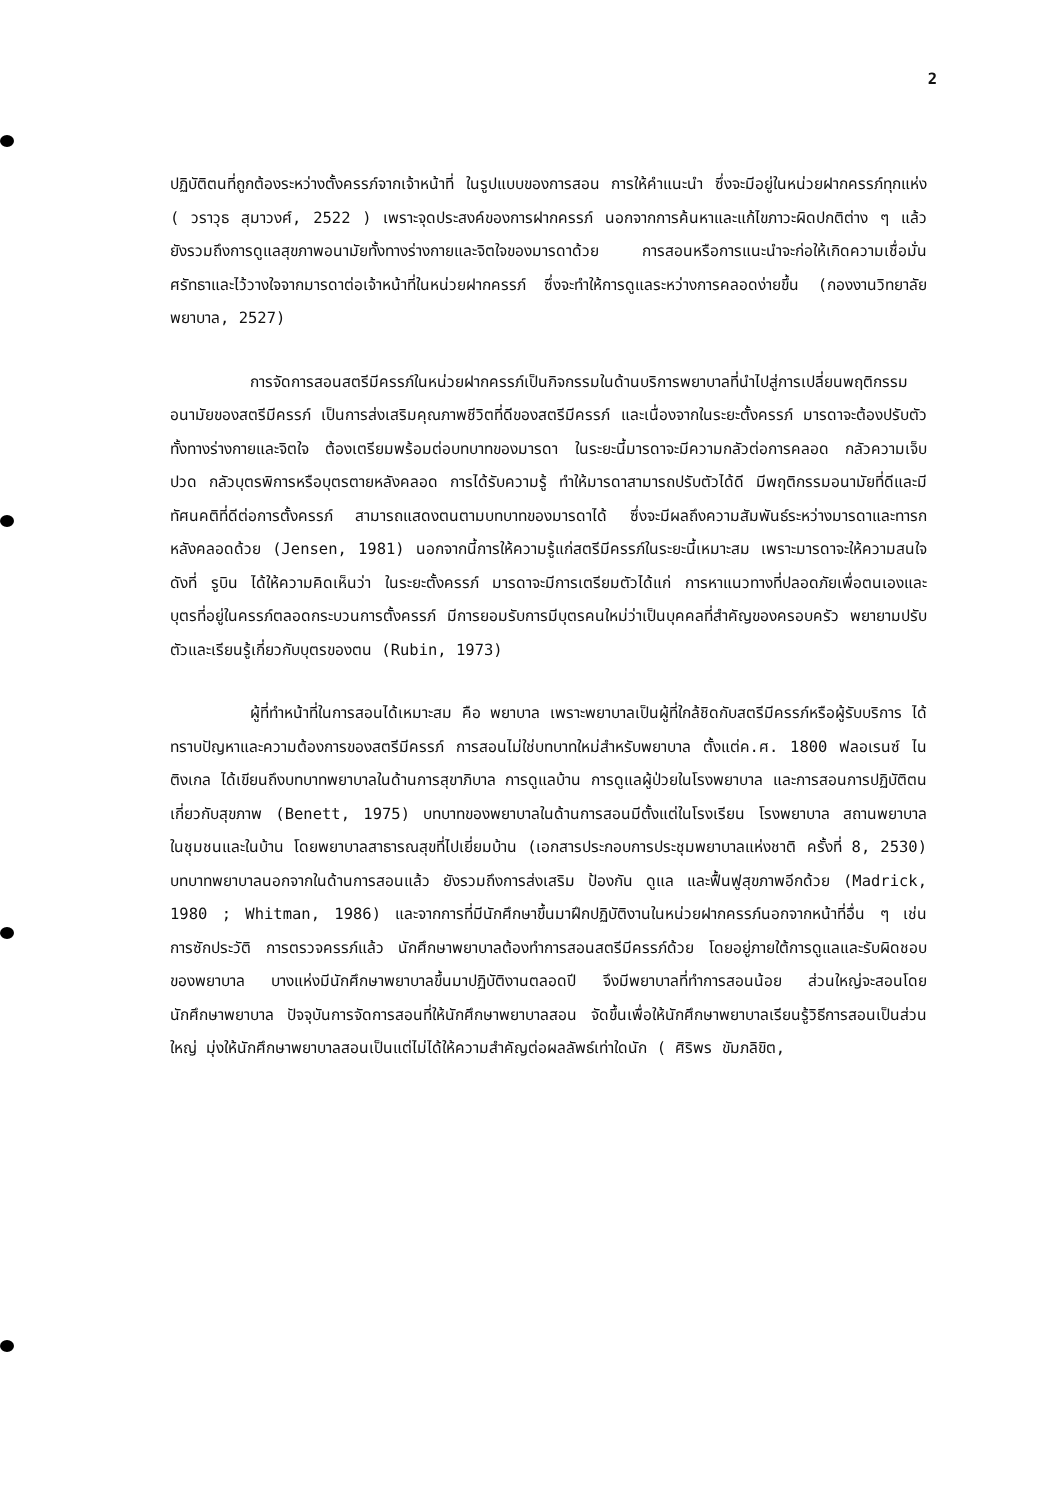2
ปฏิบัติตนที่ถูกต้องระหว่างตั้งครรภ์จากเจ้าหน้าที่ ในรูปแบบของการสอน การให้คำแนะนำ ซึ่งจะมีอยู่ในหน่วยฝากครรภ์ทุกแห่ง ( วราวุธ สุมาวงศ์, 2522 ) เพราะจุดประสงค์ของการฝากครรภ์ นอกจากการค้นหาและแก้ไขภาวะผิดปกติต่าง ๆ แล้ว ยังรวมถึงการดูแลสุขภาพอนามัยทั้งทางร่างกายและจิตใจของมารดาด้วย การสอนหรือการแนะนำจะก่อให้เกิดความเชื่อมั่นศรัทธาและไว้วางใจจากมารดาต่อเจ้าหน้าที่ในหน่วยฝากครรภ์ ซึ่งจะทำให้การดูแลระหว่างการคลอดง่ายขึ้น (กองงานวิทยาลัยพยาบาล, 2527)
การจัดการสอนสตรีมีครรภ์ในหน่วยฝากครรภ์เป็นกิจกรรมในด้านบริการพยาบาลที่นำไปสู่การเปลี่ยนพฤติกรรมอนามัยของสตรีมีครรภ์ เป็นการส่งเสริมคุณภาพชีวิตที่ดีของสตรีมีครรภ์ และเนื่องจากในระยะตั้งครรภ์ มารดาจะต้องปรับตัวทั้งทางร่างกายและจิตใจ ต้องเตรียมพร้อมต่อบทบาทของมารดา ในระยะนี้มารดาจะมีความกลัวต่อการคลอด กลัวความเจ็บปวด กลัวบุตรพิการหรือบุตรตายหลังคลอด การได้รับความรู้ ทำให้มารดาสามารถปรับตัวได้ดี มีพฤติกรรมอนามัยที่ดีและมีทัศนคติที่ดีต่อการตั้งครรภ์ สามารถแสดงตนตามบทบาทของมารดาได้ ซึ่งจะมีผลถึงความสัมพันธ์ระหว่างมารดาและทารกหลังคลอดด้วย (Jensen, 1981) นอกจากนี้การให้ความรู้แก่สตรีมีครรภ์ในระยะนี้เหมาะสม เพราะมารดาจะให้ความสนใจ ดังที่ รูบิน ได้ให้ความคิดเห็นว่า ในระยะตั้งครรภ์ มารดาจะมีการเตรียมตัวได้แก่ การหาแนวทางที่ปลอดภัยเพื่อตนเองและบุตรที่อยู่ในครรภ์ตลอดกระบวนการตั้งครรภ์ มีการยอมรับการมีบุตรคนใหม่ว่าเป็นบุคคลที่สำคัญของครอบครัว พยายามปรับตัวและเรียนรู้เกี่ยวกับบุตรของตน (Rubin, 1973)
ผู้ที่ทำหน้าที่ในการสอนได้เหมาะสม คือ พยาบาล เพราะพยาบาลเป็นผู้ที่ใกล้ชิดกับสตรีมีครรภ์หรือผู้รับบริการ ได้ทราบปัญหาและความต้องการของสตรีมีครรภ์ การสอนไม่ใช่บทบาทใหม่สำหรับพยาบาล ตั้งแต่ค.ศ. 1800 ฟลอเรนซ์ ไนติงเกล ได้เขียนถึงบทบาทพยาบาลในด้านการสุขาภิบาล การดูแลบ้าน การดูแลผู้ป่วยในโรงพยาบาล และการสอนการปฏิบัติตนเกี่ยวกับสุขภาพ (Benett, 1975) บทบาทของพยาบาลในด้านการสอนมีตั้งแต่ในโรงเรียน โรงพยาบาล สถานพยาบาล ในชุมชนและในบ้าน โดยพยาบาลสาธารณสุขที่ไปเยี่ยมบ้าน (เอกสารประกอบการประชุมพยาบาลแห่งชาติ ครั้งที่ 8, 2530) บทบาทพยาบาลนอกจากในด้านการสอนแล้ว ยังรวมถึงการส่งเสริม ป้องกัน ดูแล และฟื้นฟูสุขภาพอีกด้วย (Madrick, 1980 ; Whitman, 1986) และจากการที่มีนักศึกษาขึ้นมาฝึกปฏิบัติงานในหน่วยฝากครรภ์นอกจากหน้าที่อื่น ๆ เช่น การซักประวัติ การตรวจครรภ์แล้ว นักศึกษาพยาบาลต้องทำการสอนสตรีมีครรภ์ด้วย โดยอยู่ภายใต้การดูแลและรับผิดชอบของพยาบาล บางแห่งมีนักศึกษาพยาบาลขึ้นมาปฏิบัติงานตลอดปี จึงมีพยาบาลที่ทำการสอนน้อย ส่วนใหญ่จะสอนโดยนักศึกษาพยาบาล ปัจจุบันการจัดการสอนที่ให้นักศึกษาพยาบาลสอน จัดขึ้นเพื่อให้นักศึกษาพยาบาลเรียนรู้วิธีการสอนเป็นส่วนใหญ่ มุ่งให้นักศึกษาพยาบาลสอนเป็นแต่ไม่ได้ให้ความสำคัญต่อผลลัพธ์เท่าใดนัก ( ศิริพร ขัมภลิขิต,